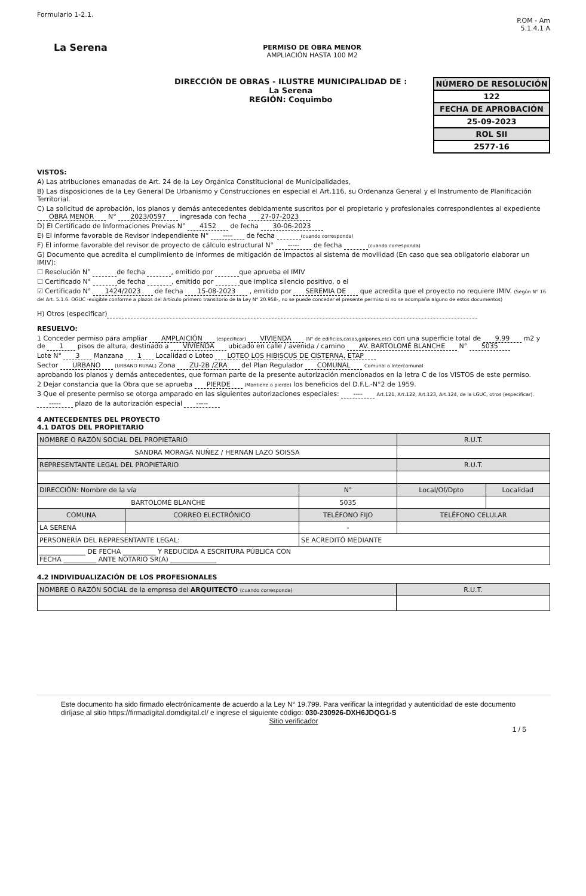Formulario 1-2.1.
La Serena
PERMISO DE OBRA MENOR
AMPLIACIÓN HASTA 100 M2
P.OM - Am
5.1.4.1 A
DIRECCIÓN DE OBRAS - ILUSTRE MUNICIPALIDAD DE :
La Serena
REGIÓN: Coquimbo
NÚMERO DE RESOLUCIÓN
122
FECHA DE APROBACIÓN
25-09-2023
ROL SII
2577-16
VISTOS:
A) Las atribuciones emanadas de Art. 24 de la Ley Orgánica Constitucional de Municipalidades,
B) Las disposiciones de la Ley General De Urbanismo y Construcciones en especial el Art.116, su Ordenanza General y el Instrumento de Planificación Territorial.
C) La solicitud de aprobación, los planos y demás antecedentes debidamente suscritos por el propietario y profesionales correspondientes al expediente OBRA MENOR N° 2023/0597 ingresada con fecha 27-07-2023
D) El Certificado de Informaciones Previas N° 4152 de fecha 30-06-2023
E) El informe favorable de Revisor Independiente N° ---- de fecha (cuando corresponda)
F) El informe favorable del revisor de proyecto de cálculo estructural N° ----- de fecha (cuando corresponda)
G) Documento que acredita el cumplimiento de informes de mitigación de impactos al sistema de movilidad (En caso que sea obligatorio elaborar un IMIV):
☐ Resolución N° de fecha , emitido por que aprueba el IMIV
☐ Certificado N° de fecha , emitido por que implica silencio positivo, o el
☑ Certificado N° 1424/2023 de fecha 15-08-2023 , emitido por SEREMIA DE que acredita que el proyecto no requiere IMIV. (Según N° 16 del Art. 5.1.6. OGUC -exigible conforme a plazos del Artículo primero transitorio de la Ley N° 20.958-, no se puede conceder el presente permiso si no se acompaña alguno de estos documentos)
H) Otros (especificar)
RESUELVO:
1 Conceder permiso para ampliar AMPLAICIÓN (especificar) VIVIENDA (N° de edificios,casas,galpones,etc) con una superficie total de 9.99 m2 y de 1 pisos de altura, destinado a VIVIENDA ubicado en calle / avenida / camino AV. BARTOLOMÉ BLANCHE N° 5035
Lote N° 3 Manzana 1 Localidad o Loteo LOTEO LOS HIBISCUS DE CISTERNA, ETAP
Sector URBANO (URBANO RURAL) Zona ZU-2B /ZRA del Plan Regulador COMUNAL Comunal o Intercomunal
aprobando los planos y demás antecedentes, que forman parte de la presente autorización mencionados en la letra C de los VISTOS de este permiso.
2 Dejar constancia que la Obra que se aprueba PIERDE (Mantiene o pierde) los beneficios del D.F.L.-N°2 de 1959.
3 Que el presente permiso se otorga amparado en las siguientes autorizaciones especiales: ---- Art.121, Art.122, Art.123, Art.124, de la LGUC, otros (especificar).
----- plazo de la autorización especial -----
4 ANTECEDENTES DEL PROYECTO
4.1 DATOS DEL PROPIETARIO
| NOMBRE O RAZÓN SOCIAL DEL PROPIETARIO | | | | R.U.T. | |
| SANDRA MORAGA NUÑEZ / HERNAN LAZO SOISSA | | | | | |
| REPRESENTANTE LEGAL DEL PROPIETARIO | | | | R.U.T. | |
| DIRECCIÓN: Nombre de la vía | | | N° | Local/Of/Dpto | Localidad |
| BARTOLOMÉ BLANCHE | | | 5035 | | |
| COMUNA | CORREO ELECTRÓNICO | TELÉFONO FIJO | | TELÉFONO CELULAR | |
| LA SERENA | | - | | | |
| PERSONERÍA DEL REPRESENTANTE LEGAL: | | SE ACREDITÓ MEDIANTE | | | |
| ______________ DE FECHA __________ Y REDUCIDA A ESCRITURA PÚBLICA CON FECHA __________ ANTE NOTARIO SR(A) ______________ | | | | | |
4.2 INDIVIDUALIZACIÓN DE LOS PROFESIONALES
| NOMBRE O RAZÓN SOCIAL de la empresa del ARQUITECTO (cuando corresponda) | R.U.T. |
Este documento ha sido firmado electrónicamente de acuerdo a la Ley N° 19.799. Para verificar la integridad y autenticidad de este documento diríjase al sitio https://firmadigital.domdigital.cl/ e ingrese el siguiente código: 030-230926-DXH6JDQG1-S
Sitio verificador
1 / 5